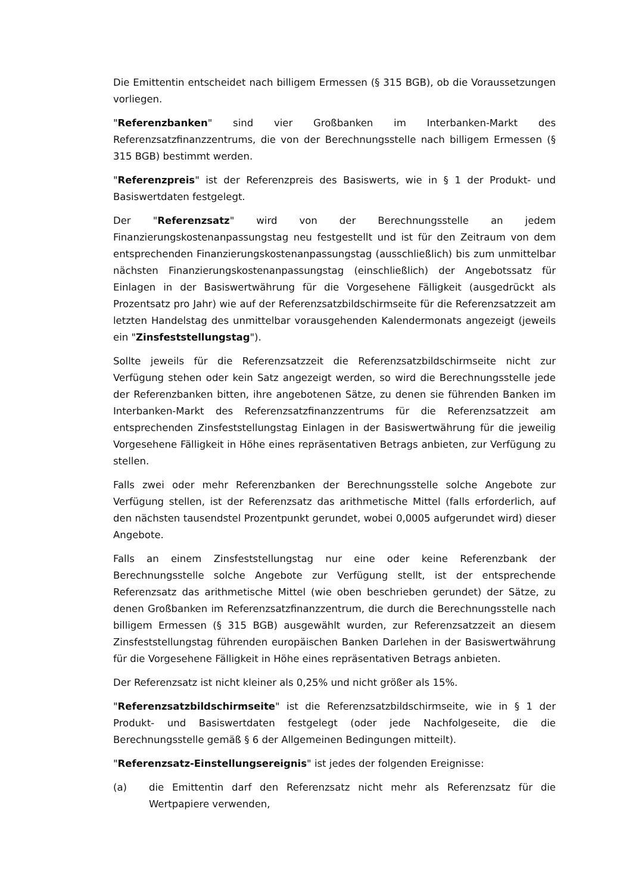Die Emittentin entscheidet nach billigem Ermessen (§ 315 BGB), ob die Voraussetzungen vorliegen.
"Referenzbanken" sind vier Großbanken im Interbanken-Markt des Referenzsatzfinanzzentrums, die von der Berechnungsstelle nach billigem Ermessen (§ 315 BGB) bestimmt werden.
"Referenzpreis" ist der Referenzpreis des Basiswerts, wie in § 1 der Produkt- und Basiswertdaten festgelegt.
Der "Referenzsatz" wird von der Berechnungsstelle an jedem Finanzierungskostenanpassungstag neu festgestellt und ist für den Zeitraum von dem entsprechenden Finanzierungskostenanpassungstag (ausschließlich) bis zum unmittelbar nächsten Finanzierungskostenanpassungstag (einschließlich) der Angebotssatz für Einlagen in der Basiswertwährung für die Vorgesehene Fälligkeit (ausgedrückt als Prozentsatz pro Jahr) wie auf der Referenzsatzbildschirmseite für die Referenzsatzzeit am letzten Handelstag des unmittelbar vorausgehenden Kalendermonats angezeigt (jeweils ein "Zinsfeststellungstag").
Sollte jeweils für die Referenzsatzzeit die Referenzsatzbildschirmseite nicht zur Verfügung stehen oder kein Satz angezeigt werden, so wird die Berechnungsstelle jede der Referenzbanken bitten, ihre angebotenen Sätze, zu denen sie führenden Banken im Interbanken-Markt des Referenzsatzfinanzzentrums für die Referenzsatzzeit am entsprechenden Zinsfeststellungstag Einlagen in der Basiswertwährung für die jeweilig Vorgesehene Fälligkeit in Höhe eines repräsentativen Betrags anbieten, zur Verfügung zu stellen.
Falls zwei oder mehr Referenzbanken der Berechnungsstelle solche Angebote zur Verfügung stellen, ist der Referenzsatz das arithmetische Mittel (falls erforderlich, auf den nächsten tausendstel Prozentpunkt gerundet, wobei 0,0005 aufgerundet wird) dieser Angebote.
Falls an einem Zinsfeststellungstag nur eine oder keine Referenzbank der Berechnungsstelle solche Angebote zur Verfügung stellt, ist der entsprechende Referenzsatz das arithmetische Mittel (wie oben beschrieben gerundet) der Sätze, zu denen Großbanken im Referenzsatzfinanzzentrum, die durch die Berechnungsstelle nach billigem Ermessen (§ 315 BGB) ausgewählt wurden, zur Referenzsatzzeit an diesem Zinsfeststellungstag führenden europäischen Banken Darlehen in der Basiswertwährung für die Vorgesehene Fälligkeit in Höhe eines repräsentativen Betrags anbieten.
Der Referenzsatz ist nicht kleiner als 0,25% und nicht größer als 15%.
"Referenzsatzbildschirmseite" ist die Referenzsatzbildschirmseite, wie in § 1 der Produkt- und Basiswertdaten festgelegt (oder jede Nachfolgeseite, die die Berechnungsstelle gemäß § 6 der Allgemeinen Bedingungen mitteilt).
"Referenzsatz-Einstellungsereignis" ist jedes der folgenden Ereignisse:
(a) die Emittentin darf den Referenzsatz nicht mehr als Referenzsatz für die Wertpapiere verwenden,